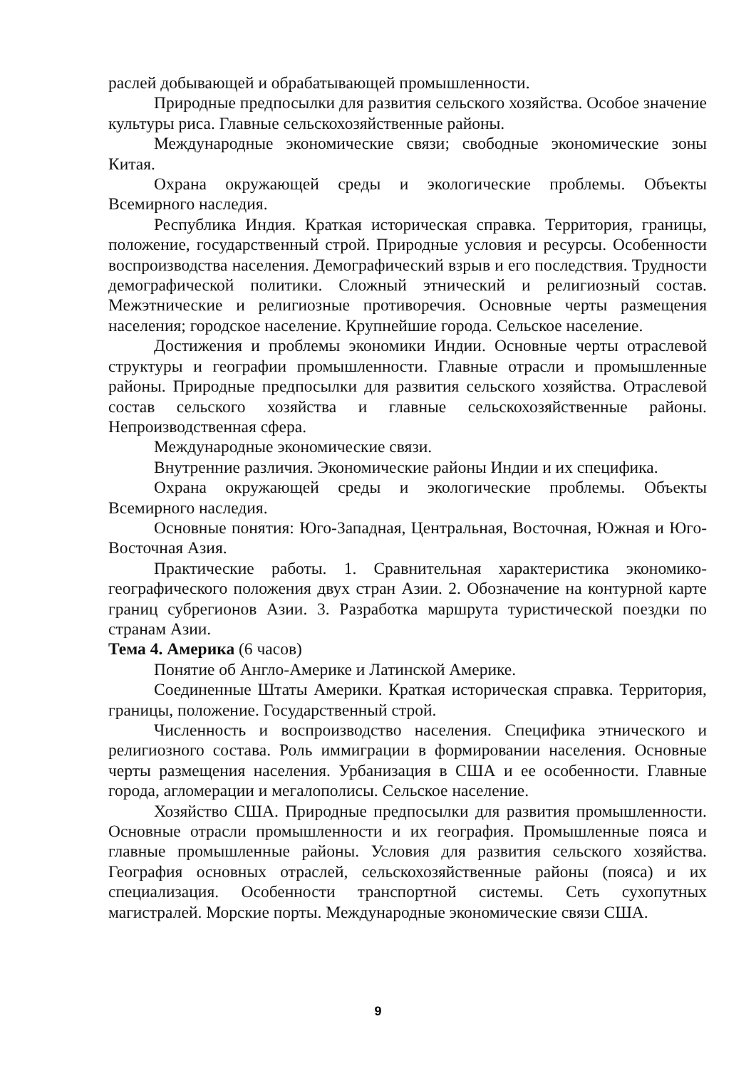раслей добывающей и обрабатывающей промышленности.
Природные предпосылки для развития сельского хозяйства. Особое значение культуры риса. Главные сельскохозяйственные районы.
Международные экономические связи; свободные экономические зоны Китая.
Охрана окружающей среды и экологические проблемы. Объекты Всемирного наследия.
Республика Индия. Краткая историческая справка. Территория, границы, положение, государственный строй. Природные условия и ресурсы. Особенности воспроизводства населения. Демографический взрыв и его последствия. Трудности демографической политики. Сложный этнический и религиозный состав. Межэтнические и религиозные противоречия. Основные черты размещения населения; городское население. Крупнейшие города. Сельское население.
Достижения и проблемы экономики Индии. Основные черты отраслевой структуры и географии промышленности. Главные отрасли и промышленные районы. Природные предпосылки для развития сельского хозяйства. Отраслевой состав сельского хозяйства и главные сельскохозяйственные районы. Непроизводственная сфера.
Международные экономические связи.
Внутренние различия. Экономические районы Индии и их специфика.
Охрана окружающей среды и экологические проблемы. Объекты Всемирного наследия.
Основные понятия: Юго-Западная, Центральная, Восточная, Южная и Юго-Восточная Азия.
Практические работы. 1. Сравнительная характеристика экономико-географического положения двух стран Азии. 2. Обозначение на контурной карте границ субрегионов Азии. 3. Разработка маршрута туристической поездки по странам Азии.
Тема 4. Америка (6 часов)
Понятие об Англо-Америке и Латинской Америке.
Соединенные Штаты Америки. Краткая историческая справка. Территория, границы, положение. Государственный строй.
Численность и воспроизводство населения. Специфика этнического и религиозного состава. Роль иммиграции в формировании населения. Основные черты размещения населения. Урбанизация в США и ее особенности. Главные города, агломерации и мегалополисы. Сельское население.
Хозяйство США. Природные предпосылки для развития промышленности. Основные отрасли промышленности и их география. Промышленные пояса и главные промышленные районы. Условия для развития сельского хозяйства. География основных отраслей, сельскохозяйственные районы (пояса) и их специализация. Особенности транспортной системы. Сеть сухопутных магистралей. Морские порты. Международные экономические связи США.
9